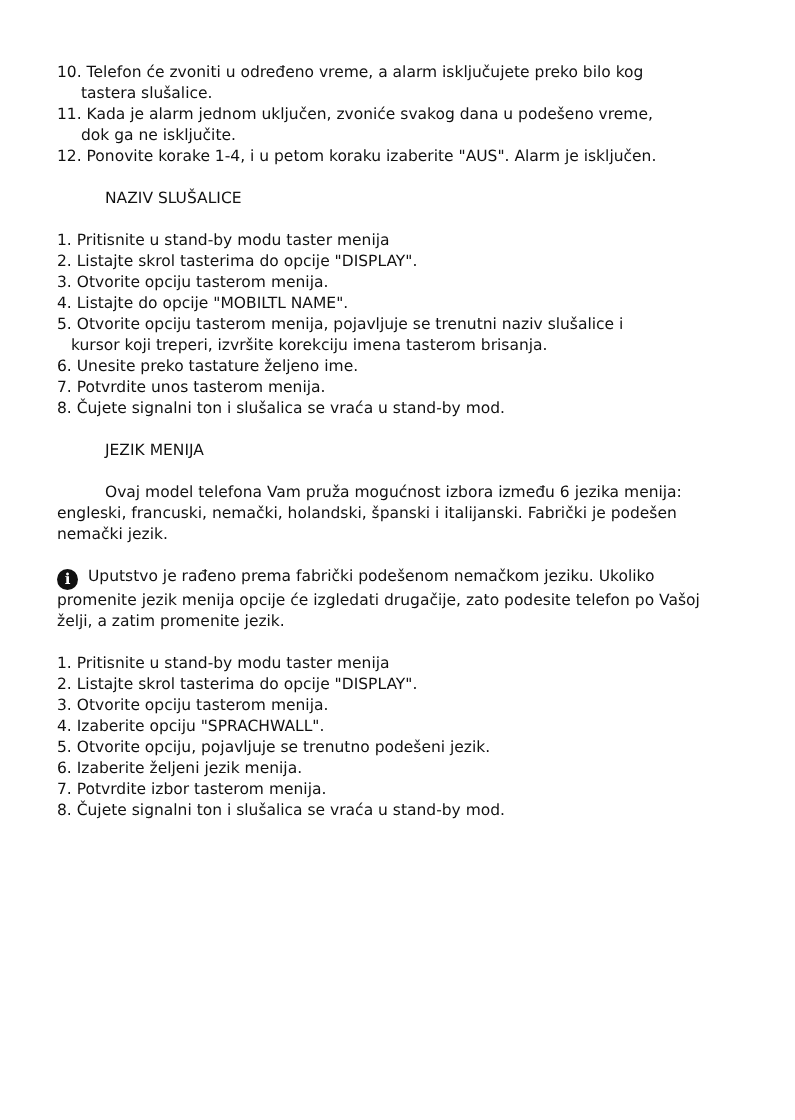10. Telefon će zvoniti u određeno vreme, a alarm isključujete preko bilo kog
tastera slušalice.
11. Kada je alarm jednom uključen, zvoniće svakog dana u podešeno vreme,
dok ga ne isključite.
12. Ponovite korake 1-4, i u petom koraku izaberite "AUS". Alarm je isključen.
NAZIV SLUŠALICE
1. Pritisnite u stand-by modu taster menija
2. Listajte skrol tasterima do opcije "DISPLAY".
3. Otvorite opciju tasterom menija.
4. Listajte do opcije "MOBILTL NAME".
5. Otvorite opciju tasterom menija, pojavljuje se trenutni naziv slušalice i
kursor koji treperi, izvršite korekciju imena tasterom brisanja.
6. Unesite preko tastature željeno ime.
7. Potvrdite unos tasterom menija.
8. Čujete signalni ton i slušalica se vraća u stand-by mod.
JEZIK MENIJA
Ovaj model telefona Vam pruža mogućnost izbora između 6 jezika menija: engleski, francuski, nemački, holandski, španski i italijanski. Fabrički je podešen nemački jezik.
i Uputstvo je rađeno prema fabrički podešenom nemačkom jeziku. Ukoliko promenite jezik menija opcije će izgledati drugačije, zato podesite telefon po Vašoj želji, a zatim promenite jezik.
1. Pritisnite u stand-by modu taster menija
2. Listajte skrol tasterima do opcije "DISPLAY".
3. Otvorite opciju tasterom menija.
4. Izaberite opciju "SPRACHWALL".
5. Otvorite opciju, pojavljuje se trenutno podešeni jezik.
6. Izaberite željeni jezik menija.
7. Potvrdite izbor tasterom menija.
8. Čujete signalni ton i slušalica se vraća u stand-by mod.